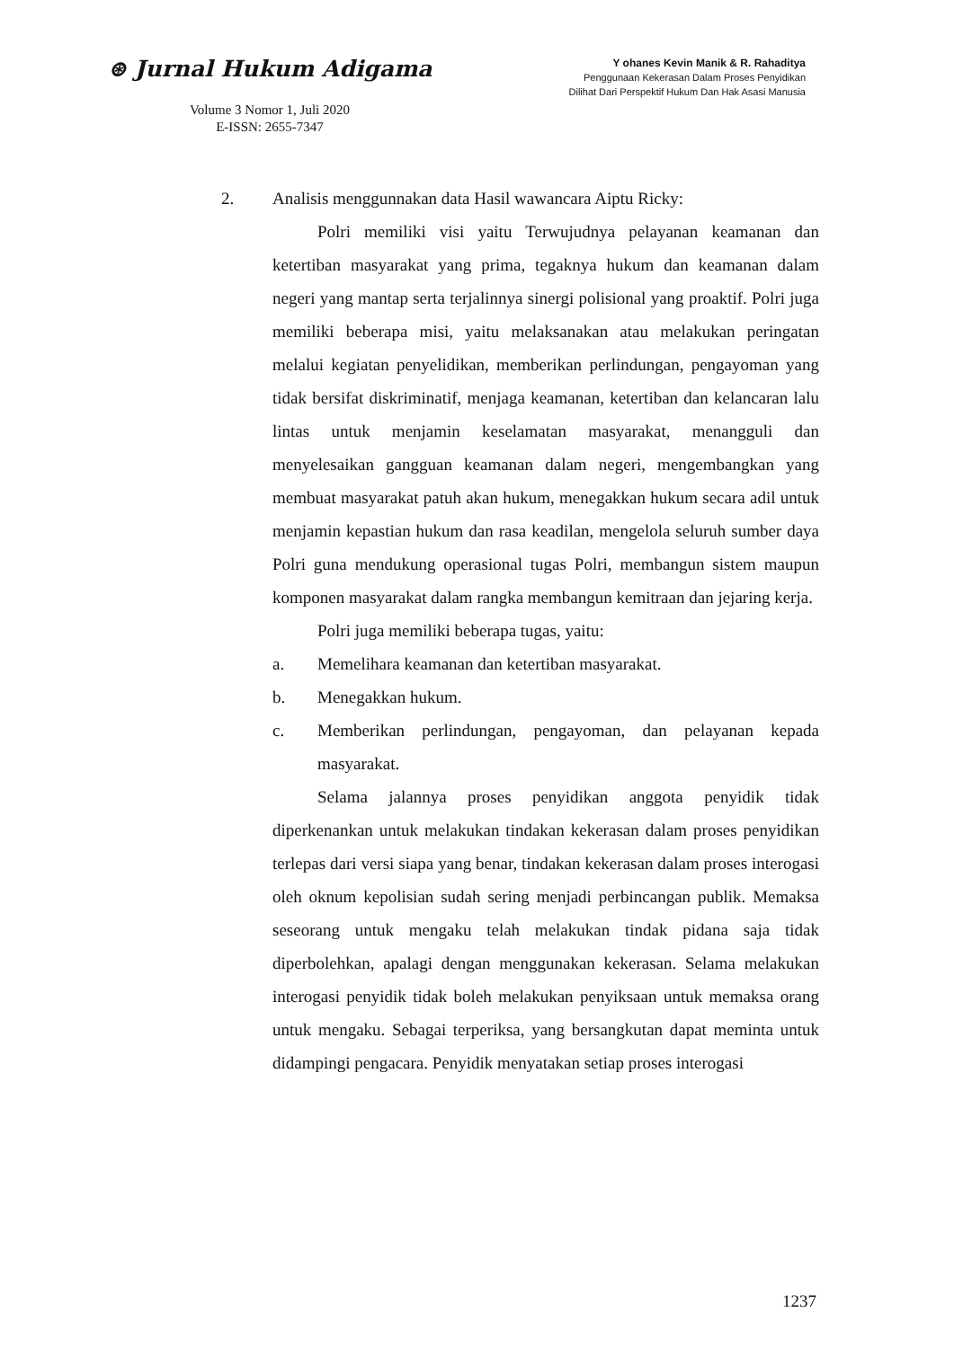⊛ Jurnal Hukum Adigama
Volume 3 Nomor 1, Juli 2020
E-ISSN: 2655-7347
Y ohanes Kevin Manik & R. Rahaditya
Penggunaan Kekerasan Dalam Proses Penyidikan
Dilihat Dari Perspektif Hukum Dan Hak Asasi Manusia
2. Analisis menggunnakan data Hasil wawancara Aiptu Ricky:
Polri memiliki visi yaitu Terwujudnya pelayanan keamanan dan ketertiban masyarakat yang prima, tegaknya hukum dan keamanan dalam negeri yang mantap serta terjalinnya sinergi polisional yang proaktif. Polri juga memiliki beberapa misi, yaitu melaksanakan atau melakukan peringatan melalui kegiatan penyelidikan, memberikan perlindungan, pengayoman yang tidak bersifat diskriminatif, menjaga keamanan, ketertiban dan kelancaran lalu lintas untuk menjamin keselamatan masyarakat, menangguli dan menyelesaikan gangguan keamanan dalam negeri, mengembangkan yang membuat masyarakat patuh akan hukum, menegakkan hukum secara adil untuk menjamin kepastian hukum dan rasa keadilan, mengelola seluruh sumber daya Polri guna mendukung operasional tugas Polri, membangun sistem maupun komponen masyarakat dalam rangka membangun kemitraan dan jejaring kerja.
Polri juga memiliki beberapa tugas, yaitu:
a. Memelihara keamanan dan ketertiban masyarakat.
b. Menegakkan hukum.
c. Memberikan perlindungan, pengayoman, dan pelayanan kepada masyarakat.
Selama jalannya proses penyidikan anggota penyidik tidak diperkenankan untuk melakukan tindakan kekerasan dalam proses penyidikan terlepas dari versi siapa yang benar, tindakan kekerasan dalam proses interogasi oleh oknum kepolisian sudah sering menjadi perbincangan publik. Memaksa seseorang untuk mengaku telah melakukan tindak pidana saja tidak diperbolehkan, apalagi dengan menggunakan kekerasan. Selama melakukan interogasi penyidik tidak boleh melakukan penyiksaan untuk memaksa orang untuk mengaku. Sebagai terperiksa, yang bersangkutan dapat meminta untuk didampingi pengacara. Penyidik menyatakan setiap proses interogasi
1237